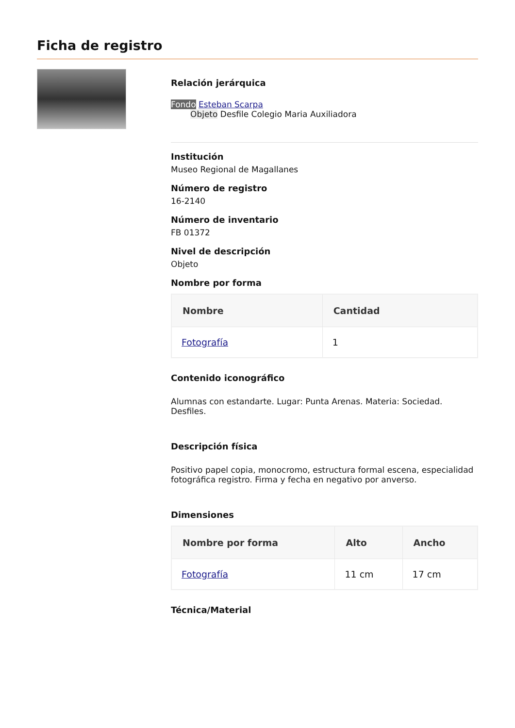Ficha de registro
Relación jerárquica
Fondo Esteban Scarpa
Objeto Desfile Colegio Maria Auxiliadora
Institución
Museo Regional de Magallanes
Número de registro
16-2140
Número de inventario
FB 01372
Nivel de descripción
Objeto
Nombre por forma
| Nombre | Cantidad |
| --- | --- |
| Fotografía | 1 |
Contenido iconográfico
Alumnas con estandarte. Lugar: Punta Arenas. Materia: Sociedad. Desfiles.
Descripción física
Positivo papel copia, monocromo, estructura formal escena, especialidad fotográfica registro. Firma y fecha en negativo por anverso.
Dimensiones
| Nombre por forma | Alto | Ancho |
| --- | --- | --- |
| Fotografía | 11 cm | 17 cm |
Técnica/Material